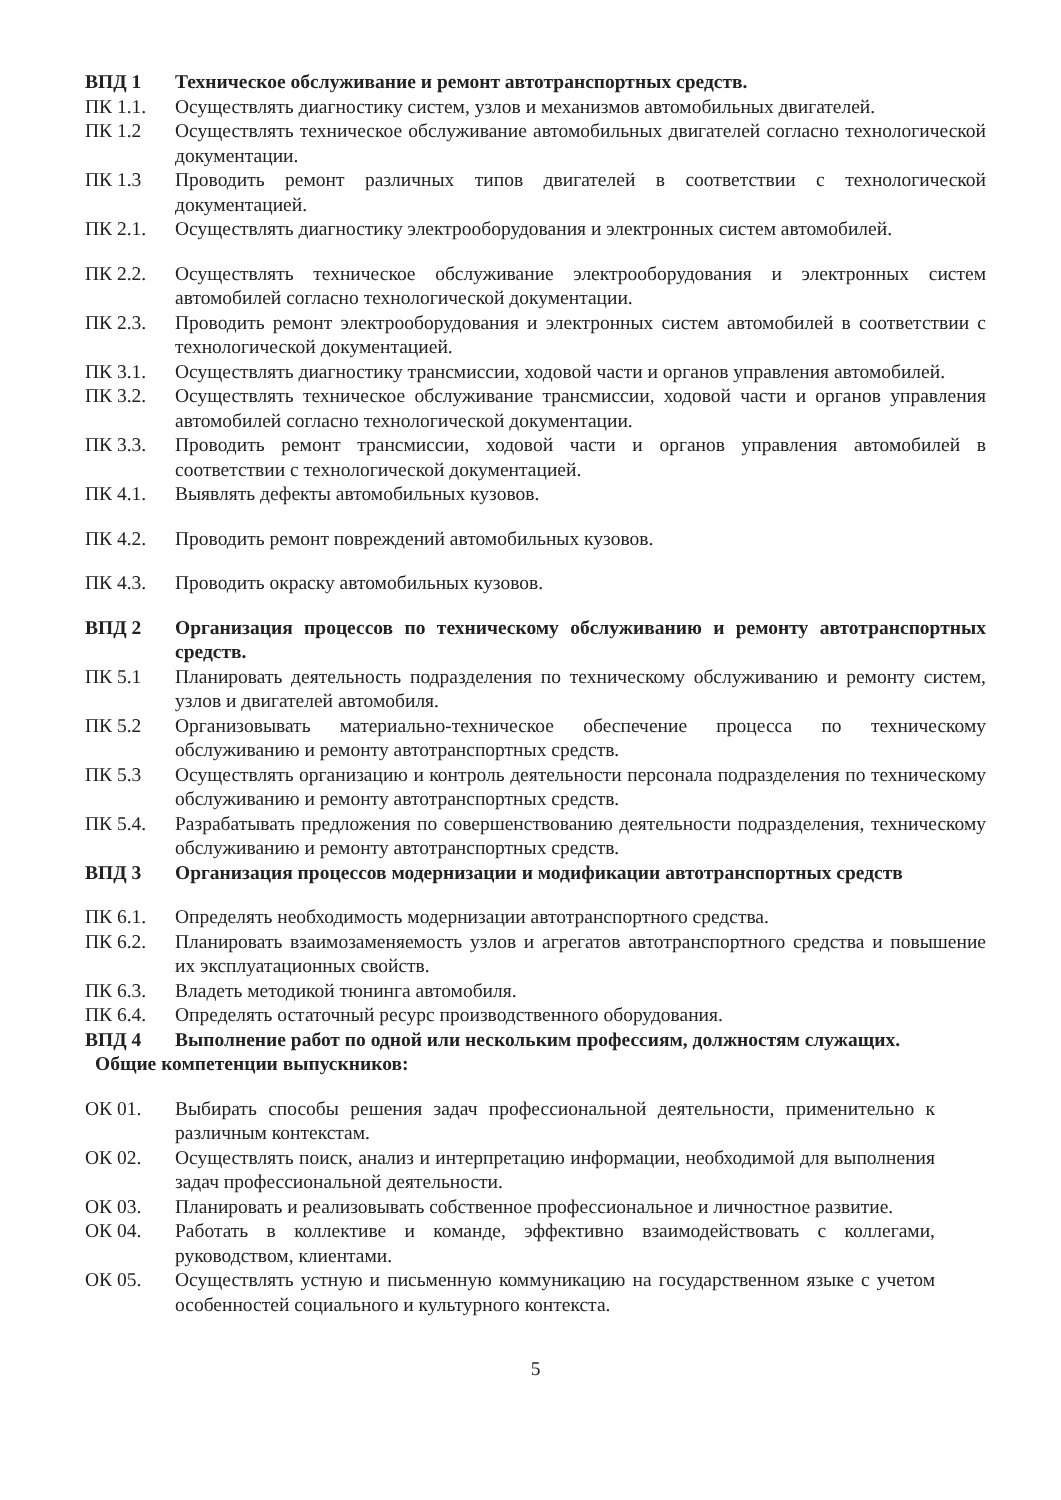ВПД 1 Техническое обслуживание и ремонт автотранспортных средств.
ПК 1.1. Осуществлять диагностику систем, узлов и механизмов автомобильных двигателей.
ПК 1.2 Осуществлять техническое обслуживание автомобильных двигателей согласно технологической документации.
ПК 1.3 Проводить ремонт различных типов двигателей в соответствии с технологической документацией.
ПК 2.1. Осуществлять диагностику электрооборудования и электронных систем автомобилей.
ПК 2.2. Осуществлять техническое обслуживание электрооборудования и электронных систем автомобилей согласно технологической документации.
ПК 2.3. Проводить ремонт электрооборудования и электронных систем автомобилей в соответствии с технологической документацией.
ПК 3.1. Осуществлять диагностику трансмиссии, ходовой части и органов управления автомобилей.
ПК 3.2. Осуществлять техническое обслуживание трансмиссии, ходовой части и органов управления автомобилей согласно технологической документации.
ПК 3.3. Проводить ремонт трансмиссии, ходовой части и органов управления автомобилей в соответствии с технологической документацией.
ПК 4.1. Выявлять дефекты автомобильных кузовов.
ПК 4.2. Проводить ремонт повреждений автомобильных кузовов.
ПК 4.3. Проводить окраску автомобильных кузовов.
ВПД 2 Организация процессов по техническому обслуживанию и ремонту автотранспортных средств.
ПК 5.1 Планировать деятельность подразделения по техническому обслуживанию и ремонту систем, узлов и двигателей автомобиля.
ПК 5.2 Организовывать материально-техническое обеспечение процесса по техническому обслуживанию и ремонту автотранспортных средств.
ПК 5.3 Осуществлять организацию и контроль деятельности персонала подразделения по техническому обслуживанию и ремонту автотранспортных средств.
ПК 5.4. Разрабатывать предложения по совершенствованию деятельности подразделения, техническому обслуживанию и ремонту автотранспортных средств.
ВПД 3 Организация процессов модернизации и модификации автотранспортных средств
ПК 6.1. Определять необходимость модернизации автотранспортного средства.
ПК 6.2. Планировать взаимозаменяемость узлов и агрегатов автотранспортного средства и повышение их эксплуатационных свойств.
ПК 6.3. Владеть методикой тюнинга автомобиля.
ПК 6.4. Определять остаточный ресурс производственного оборудования.
ВПД 4 Выполнение работ по одной или нескольким профессиям, должностям служащих.
Общие компетенции выпускников:
ОК 01. Выбирать способы решения задач профессиональной деятельности, применительно к различным контекстам.
ОК 02. Осуществлять поиск, анализ и интерпретацию информации, необходимой для выполнения задач профессиональной деятельности.
ОК 03. Планировать и реализовывать собственное профессиональное и личностное развитие.
ОК 04. Работать в коллективе и команде, эффективно взаимодействовать с коллегами, руководством, клиентами.
ОК 05. Осуществлять устную и письменную коммуникацию на государственном языке с учетом особенностей социального и культурного контекста.
5